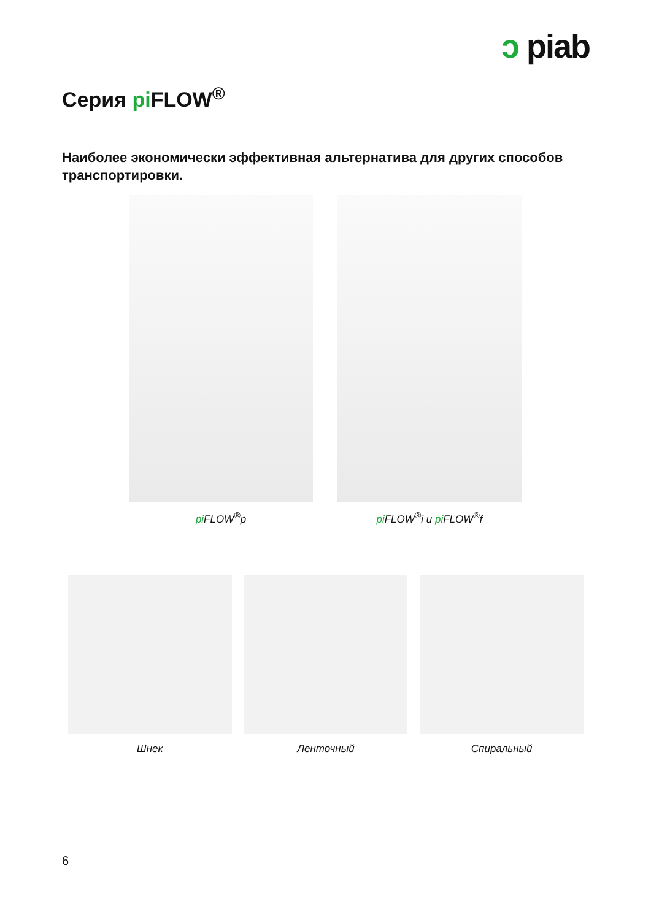ↄ piab
Серия pi FLOW<sup>®</sup>
Наиболее экономически эффективная альтернатива для других способов транспортировки.
pi FLOW<sup>®</sup>p pi FLOW<sup>®</sup>i и pi FLOW<sup>®</sup>f
Шнек Ленточный Спиральный
6